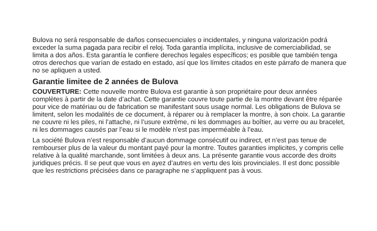Bulova no será responsable de daños consecuenciales o incidentales, y ninguna valorización podrá exceder la suma pagada para recibir el reloj. Toda garantía implícita, inclusive de comerciabilidad, se limita a dos años. Esta garantía le confiere derechos legales específicos; es posible que también tenga otros derechos que varían de estado en estado, así que los límites citados en este párrafo de manera que no se apliquen a usted.
Garantie limitee de 2 années de Bulova
COUVERTURE: Cette nouvelle montre Bulova est garantie à son propriétaire pour deux années complètes à partir de la date d’achat. Cette garantie couvre toute partie de la montre devant être réparée pour vice de matériau ou de fabrication se manifestant sous usage normal. Les obligations de Bulova se limitent, selon les modalités de ce document, à réparer ou à remplacer la montre, à son choix. La garantie ne couvre ni les piles, ni l’attache, ni l’usure extrême, ni les dommages au boîtier, au verre ou au bracelet, ni les dommages causés par l’eau si le modèle n’est pas imperméable à l’eau.
La société Bulova n’est responsable d’aucun dommage consécutif ou indirect, et n’est pas tenue de rembourser plus de la valeur du montant payé pour la montre. Toutes garanties implicites, y compris celle relative à la qualité marchande, sont limitées à deux ans. La présente garantie vous accorde des droits juridiques précis. Il se peut que vous en ayez d’autres en vertu des lois provinciales. Il est donc possible que les restrictions précisées dans ce paragraphe ne s’appliquent pas à vous.